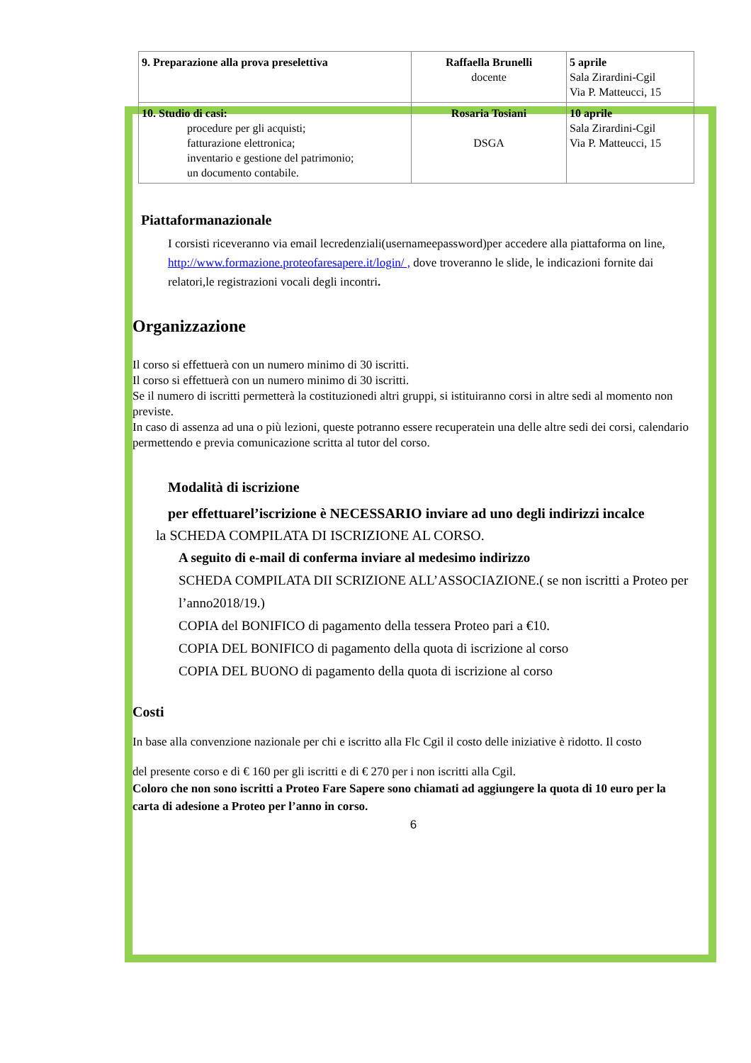| 9. Preparazione alla prova preselettiva | Raffaella Brunelli docente | 5 aprile Sala Zirardini-Cgil Via P. Matteucci, 15 |
| 10. Studio di casi: procedure per gli acquisti; fatturazione elettronica; inventario e gestione del patrimonio; un documento contabile. | Rosaria Tosiani DSGA | 10 aprile Sala Zirardini-Cgil Via P. Matteucci, 15 |
Piattaformanazionale
I corsisti riceveranno via email lecredenziali(usernameepassword)per accedere alla piattaforma on line, http://www.formazione.proteofaresapere.it/login/ , dove troveranno le slide, le indicazioni fornite dai relatori,le registrazioni vocali degli incontri.
Organizzazione
Il corso si effettuerà con un numero minimo di 30 iscritti.
Il corso si effettuerà con un numero minimo di 30 iscritti.
Se il numero di iscritti permetterà la costituzionedi altri gruppi, si istituiranno corsi in altre sedi al momento non previste.
In caso di assenza ad una o più lezioni, queste potranno essere recuperatein una delle altre sedi dei corsi, calendario permettendo e previa comunicazione scritta al tutor del corso.
Modalità di iscrizione
per effettuarel’iscrizione è NECESSARIO inviare ad uno degli indirizzi incalce
la SCHEDA COMPILATA DI ISCRIZIONE AL CORSO.
A seguito di e-mail di conferma inviare al medesimo indirizzo
SCHEDA COMPILATA DII SCRIZIONE ALL’ASSOCIAZIONE.( se non iscritti a Proteo per l’anno2018/19.)
COPIA del BONIFICO di pagamento della tessera Proteo pari a €10.
COPIA DEL BONIFICO di pagamento della quota di iscrizione al corso
COPIA DEL BUONO di pagamento della quota di iscrizione al corso
Costi
In base alla convenzione nazionale per chi e iscritto alla Flc Cgil il costo delle iniziative è ridotto. Il costo
del presente corso e di € 160 per gli iscritti e di € 270 per i non iscritti alla Cgil.
Coloro che non sono iscritti a Proteo Fare Sapere sono chiamati ad aggiungere la quota di 10 euro per la carta di adesione a Proteo per l’anno in corso.
6